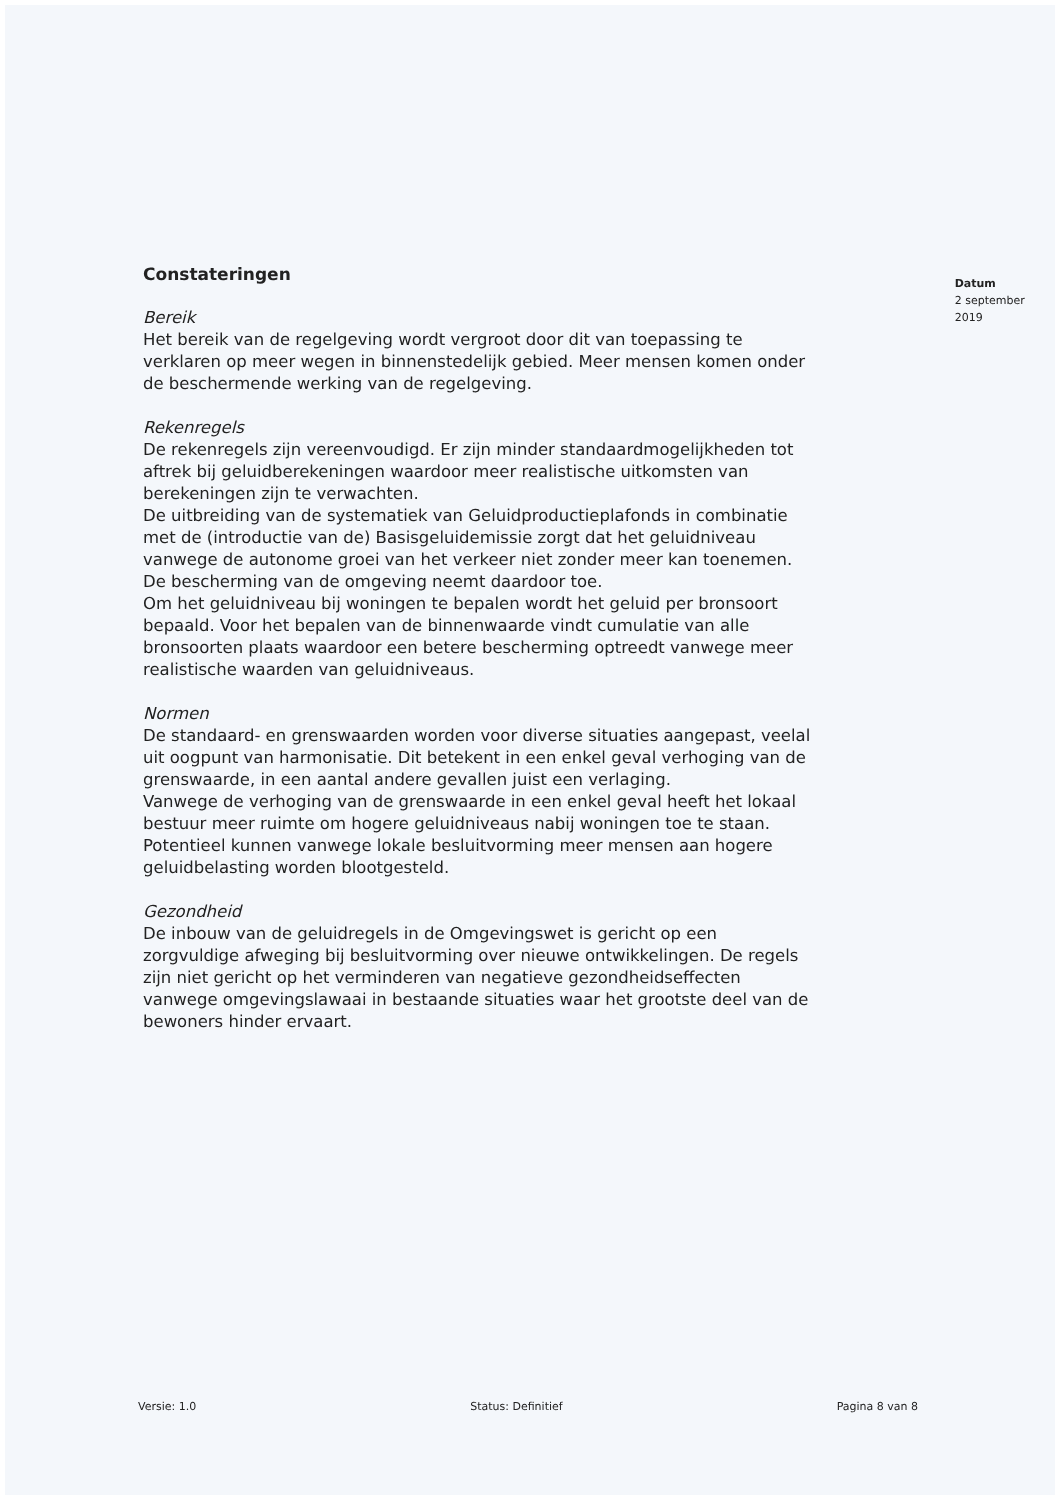Constateringen
Bereik
Het bereik van de regelgeving wordt vergroot door dit van toepassing te verklaren op meer wegen in binnenstedelijk gebied. Meer mensen komen onder de beschermende werking van de regelgeving.
Rekenregels
De rekenregels zijn vereenvoudigd. Er zijn minder standaardmogelijkheden tot aftrek bij geluidberekeningen waardoor meer realistische uitkomsten van berekeningen zijn te verwachten.
De uitbreiding van de systematiek van Geluidproductieplafonds in combinatie met de (introductie van de) Basisgeluidemissie zorgt dat het geluidniveau vanwege de autonome groei van het verkeer niet zonder meer kan toenemen. De bescherming van de omgeving neemt daardoor toe.
Om het geluidniveau bij woningen te bepalen wordt het geluid per bronsoort bepaald. Voor het bepalen van de binnenwaarde vindt cumulatie van alle bronsoorten plaats waardoor een betere bescherming optreedt vanwege meer realistische waarden van geluidniveaus.
Normen
De standaard- en grenswaarden worden voor diverse situaties aangepast, veelal uit oogpunt van harmonisatie. Dit betekent in een enkel geval verhoging van de grenswaarde, in een aantal andere gevallen juist een verlaging.
Vanwege de verhoging van de grenswaarde in een enkel geval heeft het lokaal bestuur meer ruimte om hogere geluidniveaus nabij woningen toe te staan. Potentieel kunnen vanwege lokale besluitvorming meer mensen aan hogere geluidbelasting worden blootgesteld.
Gezondheid
De inbouw van de geluidregels in de Omgevingswet is gericht op een zorgvuldige afweging bij besluitvorming over nieuwe ontwikkelingen. De regels zijn niet gericht op het verminderen van negatieve gezondheidseffecten vanwege omgevingslawaai in bestaande situaties waar het grootste deel van de bewoners hinder ervaart.
Datum
2 september 2019
Versie: 1.0 Status: Definitief Pagina 8 van 8